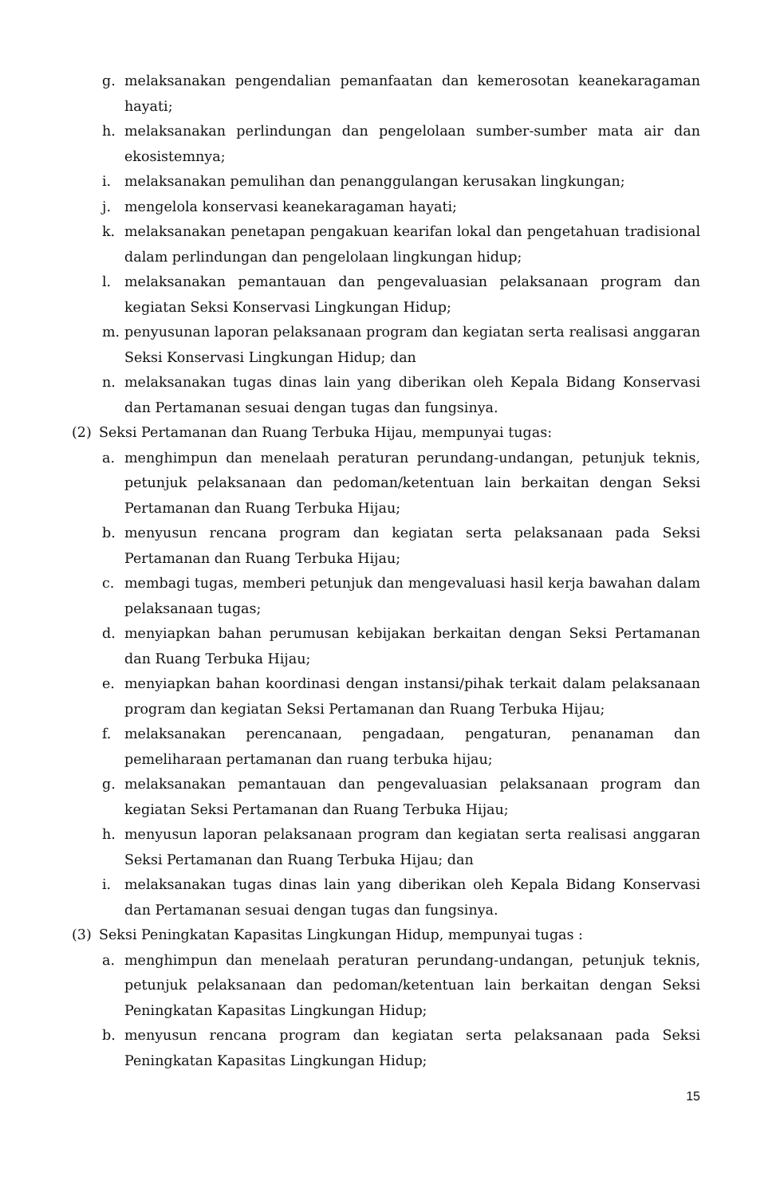g. melaksanakan pengendalian pemanfaatan dan kemerosotan keanekaragaman hayati;
h. melaksanakan perlindungan dan pengelolaan sumber-sumber mata air dan ekosistemnya;
i. melaksanakan pemulihan dan penanggulangan kerusakan lingkungan;
j. mengelola konservasi keanekaragaman hayati;
k. melaksanakan penetapan pengakuan kearifan lokal dan pengetahuan tradisional dalam perlindungan dan pengelolaan lingkungan hidup;
l. melaksanakan pemantauan dan pengevaluasian pelaksanaan program dan kegiatan Seksi Konservasi Lingkungan Hidup;
m. penyusunan laporan pelaksanaan program dan kegiatan serta realisasi anggaran Seksi Konservasi Lingkungan Hidup; dan
n. melaksanakan tugas dinas lain yang diberikan oleh Kepala Bidang Konservasi dan Pertamanan sesuai dengan tugas dan fungsinya.
(2) Seksi Pertamanan dan Ruang Terbuka Hijau, mempunyai tugas:
a. menghimpun dan menelaah peraturan perundang-undangan, petunjuk teknis, petunjuk pelaksanaan dan pedoman/ketentuan lain berkaitan dengan Seksi Pertamanan dan Ruang Terbuka Hijau;
b. menyusun rencana program dan kegiatan serta pelaksanaan pada Seksi Pertamanan dan Ruang Terbuka Hijau;
c. membagi tugas, memberi petunjuk dan mengevaluasi hasil kerja bawahan dalam pelaksanaan tugas;
d. menyiapkan bahan perumusan kebijakan berkaitan dengan Seksi Pertamanan dan Ruang Terbuka Hijau;
e. menyiapkan bahan koordinasi dengan instansi/pihak terkait dalam pelaksanaan program dan kegiatan Seksi Pertamanan dan Ruang Terbuka Hijau;
f. melaksanakan perencanaan, pengadaan, pengaturan, penanaman dan pemeliharaan pertamanan dan ruang terbuka hijau;
g. melaksanakan pemantauan dan pengevaluasian pelaksanaan program dan kegiatan Seksi Pertamanan dan Ruang Terbuka Hijau;
h. menyusun laporan pelaksanaan program dan kegiatan serta realisasi anggaran Seksi Pertamanan dan Ruang Terbuka Hijau; dan
i. melaksanakan tugas dinas lain yang diberikan oleh Kepala Bidang Konservasi dan Pertamanan sesuai dengan tugas dan fungsinya.
(3) Seksi Peningkatan Kapasitas Lingkungan Hidup, mempunyai tugas :
a. menghimpun dan menelaah peraturan perundang-undangan, petunjuk teknis, petunjuk pelaksanaan dan pedoman/ketentuan lain berkaitan dengan Seksi Peningkatan Kapasitas Lingkungan Hidup;
b. menyusun rencana program dan kegiatan serta pelaksanaan pada Seksi Peningkatan Kapasitas Lingkungan Hidup;
15